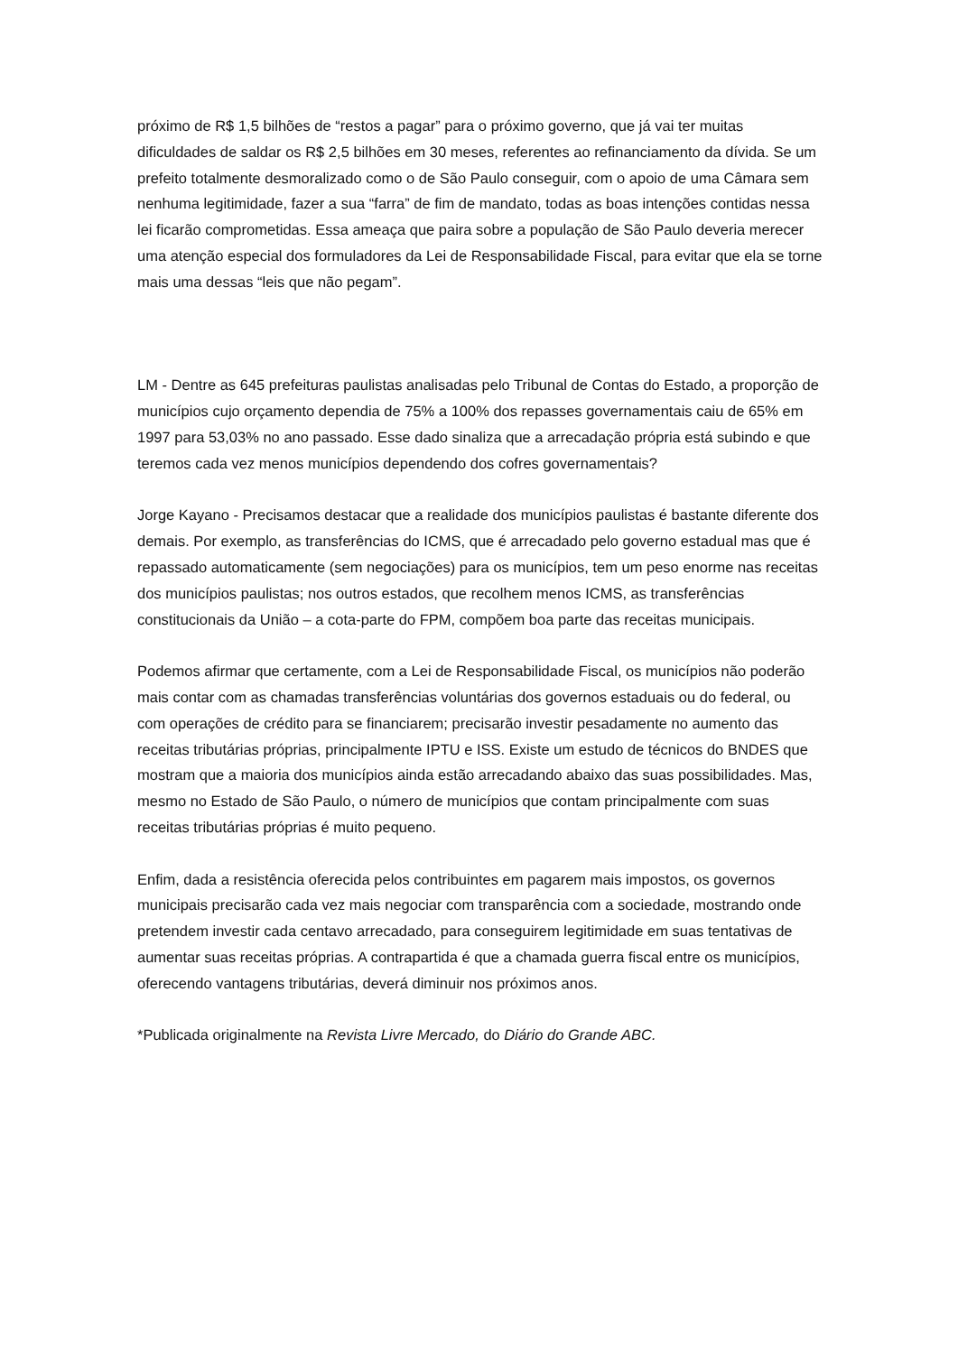próximo de R$ 1,5 bilhões de “restos a pagar” para o próximo governo, que já vai ter muitas dificuldades de saldar os R$ 2,5 bilhões em 30 meses, referentes ao refinanciamento da dívida. Se um prefeito totalmente desmoralizado como o de São Paulo conseguir, com o apoio de uma Câmara sem nenhuma legitimidade, fazer a sua “farra” de fim de mandato, todas as boas intenções contidas nessa lei ficarão comprometidas. Essa ameaça que paira sobre a população de São Paulo deveria merecer uma atenção especial dos formuladores da Lei de Responsabilidade Fiscal, para evitar que ela se torne mais uma dessas “leis que não pegam”.
LM - Dentre as 645 prefeituras paulistas analisadas pelo Tribunal de Contas do Estado, a proporção de municípios cujo orçamento dependia de 75% a 100% dos repasses governamentais caiu de 65% em 1997 para 53,03% no ano passado. Esse dado sinaliza que a arrecadação própria está subindo e que teremos cada vez menos municípios dependendo dos cofres governamentais?
Jorge Kayano - Precisamos destacar que a realidade dos municípios paulistas é bastante diferente dos demais. Por exemplo, as transferências do ICMS, que é arrecadado pelo governo estadual mas que é repassado automaticamente (sem negociações) para os municípios, tem um peso enorme nas receitas dos municípios paulistas; nos outros estados, que recolhem menos ICMS, as transferências constitucionais da União – a cota-parte do FPM, compõem boa parte das receitas municipais.
Podemos afirmar que certamente, com a Lei de Responsabilidade Fiscal, os municípios não poderão mais contar com as chamadas transferências voluntárias dos governos estaduais ou do federal, ou com operações de crédito para se financiarem; precisarão investir pesadamente no aumento das receitas tributárias próprias, principalmente IPTU e ISS. Existe um estudo de técnicos do BNDES que mostram que a maioria dos municípios ainda estão arrecadando abaixo das suas possibilidades. Mas, mesmo no Estado de São Paulo, o número de municípios que contam principalmente com suas receitas tributárias próprias é muito pequeno.
Enfim, dada a resistência oferecida pelos contribuintes em pagarem mais impostos, os governos municipais precisarão cada vez mais negociar com transparência com a sociedade, mostrando onde pretendem investir cada centavo arrecadado, para conseguirem legitimidade em suas tentativas de aumentar suas receitas próprias. A contrapartida é que a chamada guerra fiscal entre os municípios, oferecendo vantagens tributárias, deverá diminuir nos próximos anos.
*Publicada originalmente na Revista Livre Mercado, do Diário do Grande ABC.